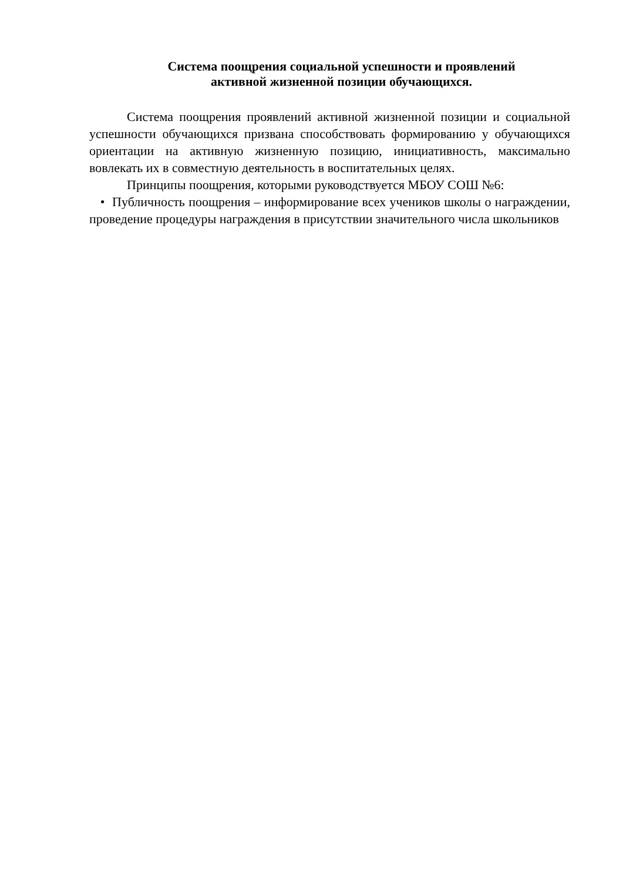Система поощрения социальной успешности и проявлений
активной жизненной позиции обучающихся.
Система поощрения проявлений активной жизненной позиции и социальной успешности обучающихся призвана способствовать формированию у обучающихся ориентации на активную жизненную позицию, инициативность, максимально вовлекать их в совместную деятельность в воспитательных целях.
Принципы поощрения, которыми руководствуется МБОУ СОШ №6:
• Публичность поощрения – информирование всех учеников школы о награждении, проведение процедуры награждения в присутствии значительного числа школьников